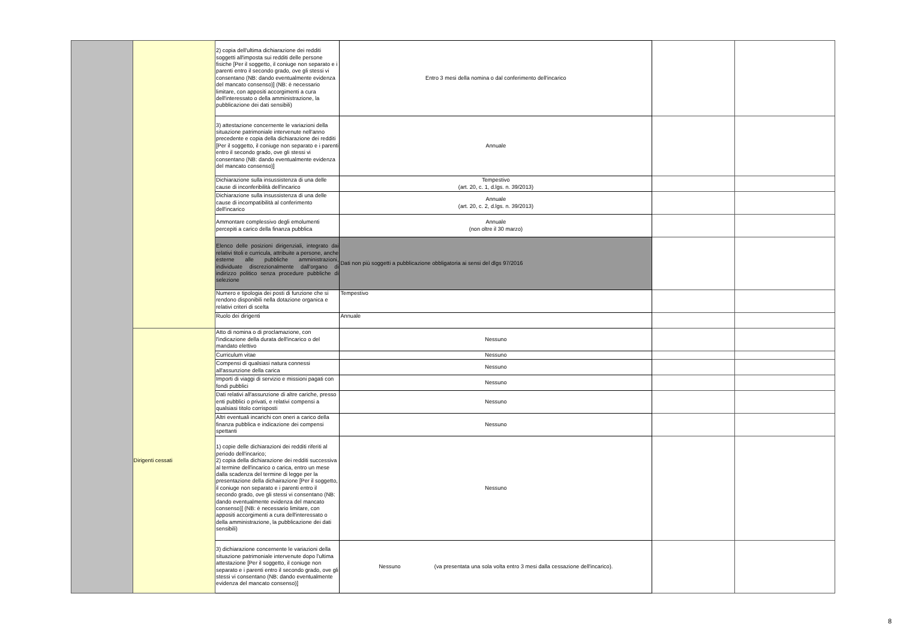| | | 2) copia dell'ultima dichiarazione dei redditi soggetti all'imposta sui redditi delle persone fisiche [Per il soggetto, il coniuge non separato e i parenti entro il secondo grado, ove gli stessi vi consentano (NB: dando eventualmente evidenza del mancato consenso)] (NB: è necessario limitare, con appositi accorgimenti a cura dell'interessato o della amministrazione, la pubblicazione dei dati sensibili) | Entro 3 mesi della nomina o dal conferimento dell'incarico | | |
| | | 3) attestazione concernente le variazioni della situazione patrimoniale intervenute nell'anno precedente e copia della dichiarazione dei redditi [Per il soggetto, il coniuge non separato e i parenti entro il secondo grado, ove gli stessi vi consentano (NB: dando eventualmente evidenza del mancato consenso)] | Annuale | | |
| | | Dichiarazione sulla insussistenza di una delle cause di inconferibilità dell'incarico | Tempestivo (art. 20, c. 1, d.lgs. n. 39/2013) | | |
| | | Dichiarazione sulla insussistenza di una delle cause di incompatibilità al conferimento dell'incarico | Annuale (art. 20, c. 2, d.lgs. n. 39/2013) | | |
| | | Ammontare complessivo degli emolumenti percepiti a carico della finanza pubblica | Annuale (non oltre il 30 marzo) | | |
| | | Elenco delle posizioni dirigenziali, integrato dai relativi titoli e curricula, attribuite a persone, anche esterne alle pubbliche amministrazioni, individuate discrezionalmente dall'organo di indirizzo politico senza procedure pubbliche di selezione | Dati non più soggetti a pubblicazione obbligatoria ai sensi del dlgs 97/2016 | | |
| | | Numero e tipologia dei posti di funzione che si rendono disponibili nella dotazione organica e relativi criteri di scelta | Tempestivo | | |
| | | Ruolo dei dirigenti | Annuale | | |
| | Dirigenti cessati | Atto di nomina o di proclamazione, con l'indicazione della durata dell'incarico o del mandato elettivo | Nessuno | | |
| | | Curriculum vitae | Nessuno | | |
| | | Compensi di qualsiasi natura connessi all'assunzione della carica | Nessuno | | |
| | | Importi di viaggi di servizio e missioni pagati con fondi pubblici | Nessuno | | |
| | | Dati relativi all'assunzione di altre cariche, presso enti pubblici o privati, e relativi compensi a qualsiasi titolo corrisposti | Nessuno | | |
| | | Altri eventuali incarichi con oneri a carico della finanza pubblica e indicazione dei compensi spettanti | Nessuno | | |
| | | 1) copie delle dichiarazioni dei redditi riferiti al periodo dell'incarico; 2) copia della dichiarazione dei redditi successiva al termine dell'incarico o carica, entro un mese dalla scadenza del termine di legge per la presentazione della dichairazione [Per il soggetto, il coniuge non separato e i parenti entro il secondo grado, ove gli stessi vi consentano (NB: dando eventualmente evidenza del mancato consenso)] (NB: è necessario limitare, con appositi accorgimenti a cura dell'interessato o della amministrazione, la pubblicazione dei dati sensibili) | Nessuno | | |
| | | 3) dichiarazione concernente le variazioni della situazione patrimoniale intervenute dopo l'ultima attestazione [Per il soggetto, il coniuge non separato e i parenti entro il secondo grado, ove gli stessi vi consentano (NB: dando eventualmente evidenza del mancato consenso)] | Nessuno (va presentata una sola volta entro 3 mesi dalla cessazione dell'incarico). | | |
8